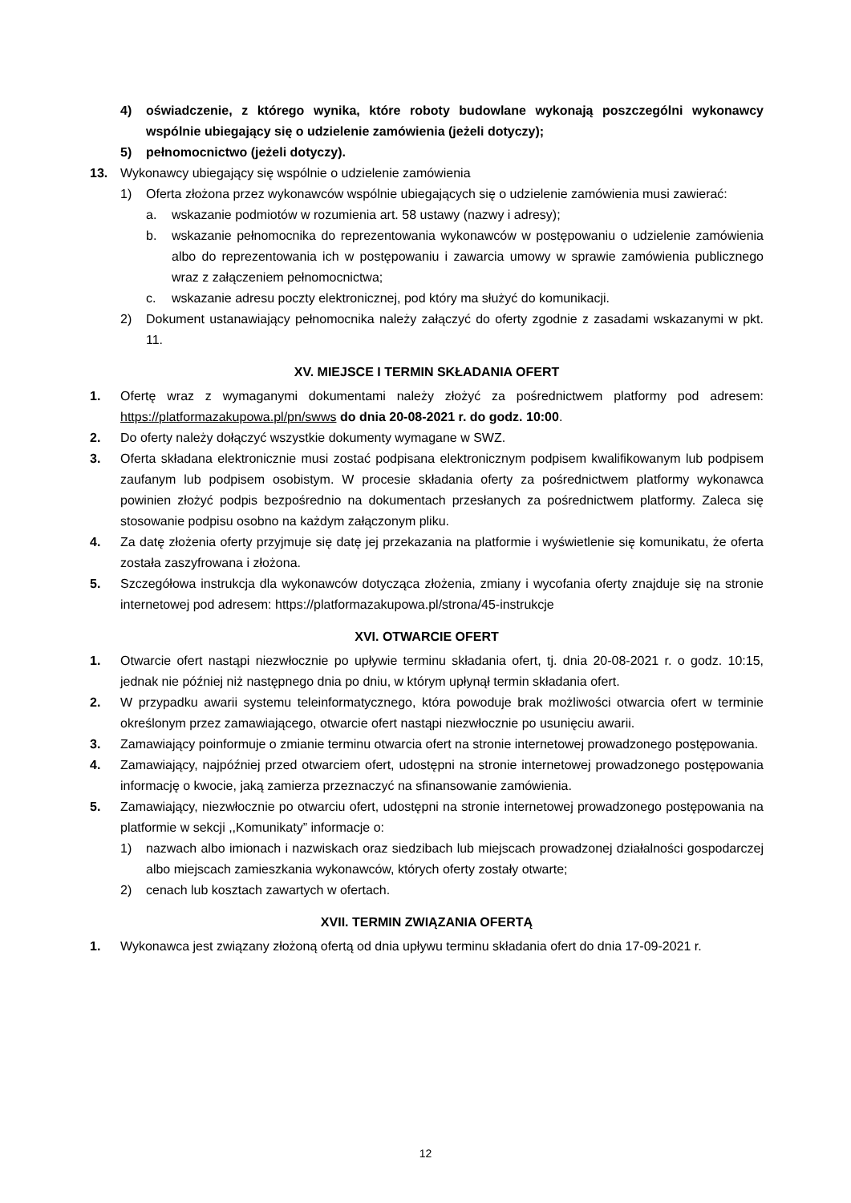4) oświadczenie, z którego wynika, które roboty budowlane wykonają poszczególni wykonawcy wspólnie ubiegający się o udzielenie zamówienia (jeżeli dotyczy);
5) pełnomocnictwo (jeżeli dotyczy).
13. Wykonawcy ubiegający się wspólnie o udzielenie zamówienia
1) Oferta złożona przez wykonawców wspólnie ubiegających się o udzielenie zamówienia musi zawierać:
a. wskazanie podmiotów w rozumienia art. 58 ustawy (nazwy i adresy);
b. wskazanie pełnomocnika do reprezentowania wykonawców w postępowaniu o udzielenie zamówienia albo do reprezentowania ich w postępowaniu i zawarcia umowy w sprawie zamówienia publicznego wraz z załączeniem pełnomocnictwa;
c. wskazanie adresu poczty elektronicznej, pod który ma służyć do komunikacji.
2) Dokument ustanawiający pełnomocnika należy załączyć do oferty zgodnie z zasadami wskazanymi w pkt. 11.
XV. MIEJSCE I TERMIN SKŁADANIA OFERT
1. Ofertę wraz z wymaganymi dokumentami należy złożyć za pośrednictwem platformy pod adresem: https://platformazakupowa.pl/pn/swws do dnia 20-08-2021 r. do godz. 10:00.
2. Do oferty należy dołączyć wszystkie dokumenty wymagane w SWZ.
3. Oferta składana elektronicznie musi zostać podpisana elektronicznym podpisem kwalifikowanym lub podpisem zaufanym lub podpisem osobistym. W procesie składania oferty za pośrednictwem platformy wykonawca powinien złożyć podpis bezpośrednio na dokumentach przesłanych za pośrednictwem platformy. Zaleca się stosowanie podpisu osobno na każdym załączonym pliku.
4. Za datę złożenia oferty przyjmuje się datę jej przekazania na platformie i wyświetlenie się komunikatu, że oferta została zaszyfrowana i złożona.
5. Szczegółowa instrukcja dla wykonawców dotycząca złożenia, zmiany i wycofania oferty znajduje się na stronie internetowej pod adresem: https://platformazakupowa.pl/strona/45-instrukcje
XVI. OTWARCIE OFERT
1. Otwarcie ofert nastąpi niezwłocznie po upływie terminu składania ofert, tj. dnia 20-08-2021 r. o godz. 10:15, jednak nie później niż następnego dnia po dniu, w którym upłynął termin składania ofert.
2. W przypadku awarii systemu teleinformatycznego, która powoduje brak możliwości otwarcia ofert w terminie określonym przez zamawiającego, otwarcie ofert nastąpi niezwłocznie po usunięciu awarii.
3. Zamawiający poinformuje o zmianie terminu otwarcia ofert na stronie internetowej prowadzonego postępowania.
4. Zamawiający, najpóźniej przed otwarciem ofert, udostępni na stronie internetowej prowadzonego postępowania informację o kwocie, jaką zamierza przeznaczyć na sfinansowanie zamówienia.
5. Zamawiający, niezwłocznie po otwarciu ofert, udostępni na stronie internetowej prowadzonego postępowania na platformie w sekcji ,,Komunikaty” informacje o:
1) nazwach albo imionach i nazwiskach oraz siedzibach lub miejscach prowadzonej działalności gospodarczej albo miejscach zamieszkania wykonawców, których oferty zostały otwarte;
2) cenach lub kosztach zawartych w ofertach.
XVII. TERMIN ZWIĄZANIA OFERTĄ
1. Wykonawca jest związany złożoną ofertą od dnia upływu terminu składania ofert do dnia 17-09-2021 r.
12